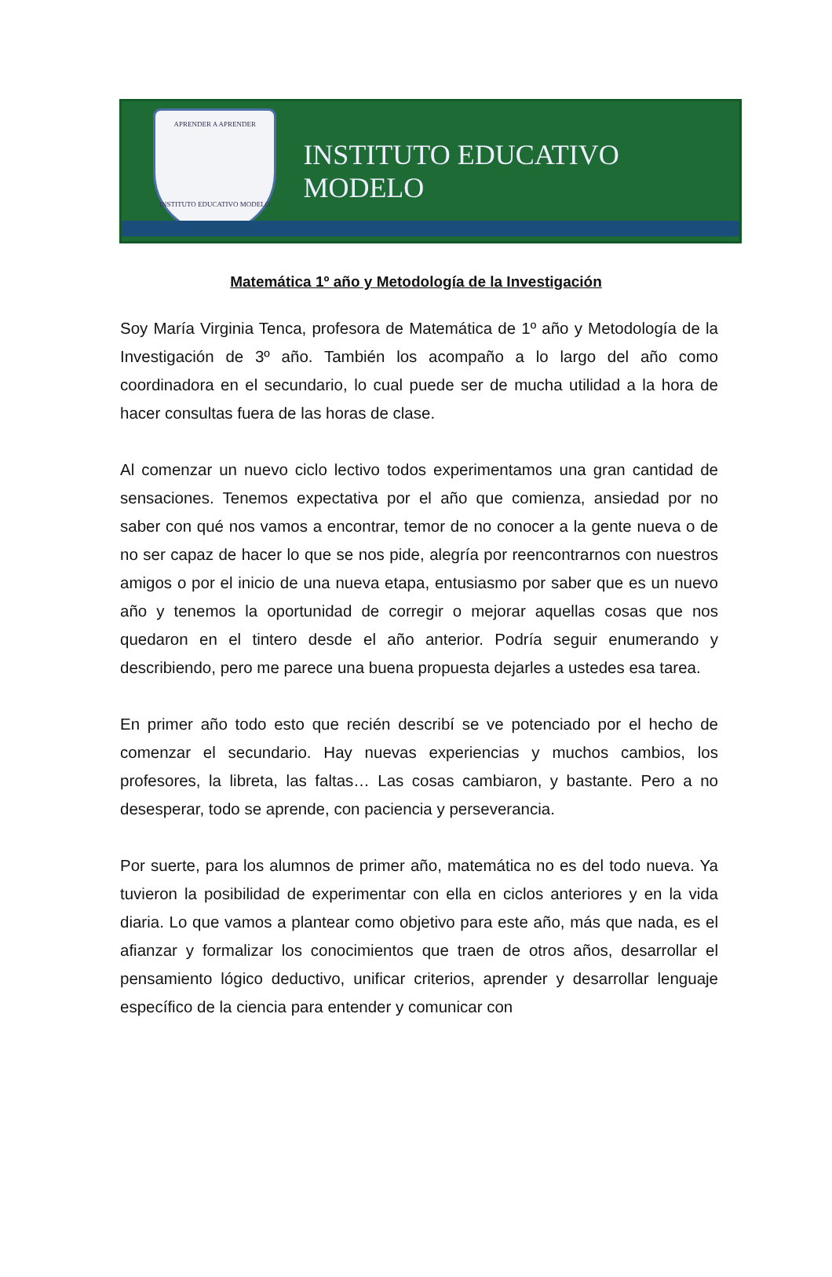APRENDER A APRENDER
INSTITUTO EDUCATIVO MODELO
INSTITUTO EDUCATIVO MODELO
Matemática 1º año y Metodología de la Investigación
Soy María Virginia Tenca, profesora de Matemática de 1º año y Metodología de la Investigación de 3º año. También los acompaño a lo largo del año como coordinadora en el secundario, lo cual puede ser de mucha utilidad a la hora de hacer consultas fuera de las horas de clase.
Al comenzar un nuevo ciclo lectivo todos experimentamos una gran cantidad de sensaciones. Tenemos expectativa por el año que comienza, ansiedad por no saber con qué nos vamos a encontrar, temor de no conocer a la gente nueva o de no ser capaz de hacer lo que se nos pide, alegría por reencontrarnos con nuestros amigos o por el inicio de una nueva etapa, entusiasmo por saber que es un nuevo año y tenemos la oportunidad de corregir o mejorar aquellas cosas que nos quedaron en el tintero desde el año anterior. Podría seguir enumerando y describiendo, pero me parece una buena propuesta dejarles a ustedes esa tarea.
En primer año todo esto que recién describí se ve potenciado por el hecho de comenzar el secundario. Hay nuevas experiencias y muchos cambios, los profesores, la libreta, las faltas… Las cosas cambiaron, y bastante. Pero a no desesperar, todo se aprende, con paciencia y perseverancia.
Por suerte, para los alumnos de primer año, matemática no es del todo nueva. Ya tuvieron la posibilidad de experimentar con ella en ciclos anteriores y en la vida diaria. Lo que vamos a plantear como objetivo para este año, más que nada, es el afianzar y formalizar los conocimientos que traen de otros años, desarrollar el pensamiento lógico deductivo, unificar criterios, aprender y desarrollar lenguaje específico de la ciencia para entender y comunicar con